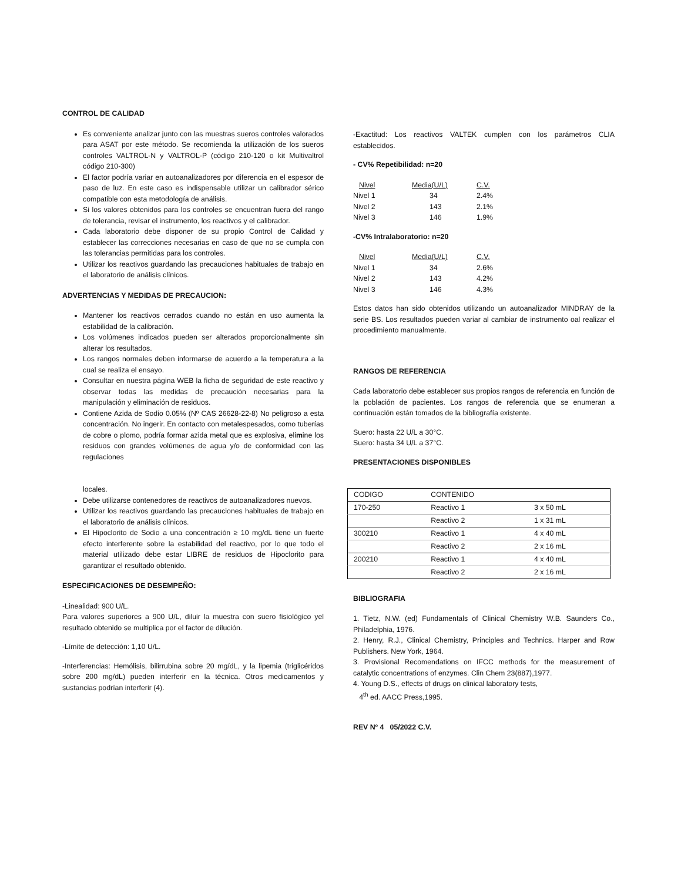CONTROL DE CALIDAD
Es conveniente analizar junto con las muestras sueros controles valorados para ASAT por este método. Se recomienda la utilización de los sueros controles VALTROL-N y VALTROL-P (código 210-120 o kit Multivaltrol código 210-300)
El factor podría variar en autoanalizadores por diferencia en el espesor de paso de luz. En este caso es indispensable utilizar un calibrador sérico compatible con esta metodología de análisis.
Si los valores obtenidos para los controles se encuentran fuera del rango de tolerancia, revisar el instrumento, los reactivos y el calibrador.
Cada laboratorio debe disponer de su propio Control de Calidad y establecer las correcciones necesarias en caso de que no se cumpla con las tolerancias permitidas para los controles.
Utilizar los reactivos guardando las precauciones habituales de trabajo en el laboratorio de análisis clínicos.
ADVERTENCIAS Y MEDIDAS DE PRECAUCION:
Mantener los reactivos cerrados cuando no están en uso aumenta la estabilidad de la calibración.
Los volúmenes indicados pueden ser alterados proporcionalmente sin alterar los resultados.
Los rangos normales deben informarse de acuerdo a la temperatura a la cual se realiza el ensayo.
Consultar en nuestra página WEB la ficha de seguridad de este reactivo y observar todas las medidas de precaución necesarias para la manipulación y eliminación de residuos.
Contiene Azida de Sodio 0.05% (Nº CAS 26628-22-8) No peligroso a esta concentración. No ingerir. En contacto con metalespesados, como tuberías de cobre o plomo, podría formar azida metal que es explosiva, elimine los residuos con grandes volúmenes de agua y/o de conformidad con las regulaciones
locales.
Debe utilizarse contenedores de reactivos de autoanalizadores nuevos.
Utilizar los reactivos guardando las precauciones habituales de trabajo en el laboratorio de análisis clínicos.
El Hipoclorito de Sodio a una concentración ≥ 10 mg/dL tiene un fuerte efecto interferente sobre la estabilidad del reactivo, por lo que todo el material utilizado debe estar LIBRE de residuos de Hipoclorito para garantizar el resultado obtenido.
ESPECIFICACIONES DE DESEMPEÑO:
-Linealidad: 900 U/L.
Para valores superiores a 900 U/L, diluir la muestra con suero fisiológico yel resultado obtenido se multiplica por el factor de dilución.
-Límite de detección: 1,10 U/L.
-Interferencias: Hemólisis, bilirrubina sobre 20 mg/dL, y la lipemia (triglicéridos sobre 200 mg/dL) pueden interferir en la técnica. Otros medicamentos y sustancias podrían interferir (4).
-Exactitud: Los reactivos VALTEK cumplen con los parámetros CLIA establecidos.
- CV% Repetibilidad: n=20
| Nivel | Media(U/L) | C.V. |
| Nivel 1 | 34 | 2.4% |
| Nivel 2 | 143 | 2.1% |
| Nivel 3 | 146 | 1.9% |
-CV% Intralaboratorio: n=20
| Nivel | Media(U/L) | C.V. |
| Nivel 1 | 34 | 2.6% |
| Nivel 2 | 143 | 4.2% |
| Nivel 3 | 146 | 4.3% |
Estos datos han sido obtenidos utilizando un autoanalizador MINDRAY de la serie BS. Los resultados pueden variar al cambiar de instrumento oal realizar el procedimiento manualmente.
RANGOS DE REFERENCIA
Cada laboratorio debe establecer sus propios rangos de referencia en función de la población de pacientes. Los rangos de referencia que se enumeran a continuación están tomados de la bibliografía existente.
Suero: hasta 22 U/L a 30°C.
Suero: hasta 34 U/L a 37°C.
PRESENTACIONES DISPONIBLES
| CODIGO | CONTENIDO | |
| 170-250 | Reactivo 1 | 3 x 50 mL |
| | Reactivo 2 | 1 x 31 mL |
| 300210 | Reactivo 1 | 4 x 40 mL |
| | Reactivo 2 | 2 x 16 mL |
| 200210 | Reactivo 1 | 4 x 40 mL |
| | Reactivo 2 | 2 x 16 mL |
BIBLIOGRAFIA
1. Tietz, N.W. (ed) Fundamentals of Clinical Chemistry W.B. Saunders Co., Philadelphia, 1976.
2. Henry, R.J., Clinical Chemistry, Principles and Technics. Harper and Row Publishers. New York, 1964.
3. Provisional Recomendations on IFCC methods for the measurement of catalytic concentrations of enzymes. Clin Chem 23(887),1977.
4. Young D.S., effects of drugs on clinical laboratory tests,
4<sup>th</sup> ed. AACC Press,1995.
REV Nº 4 05/2022 C.V.